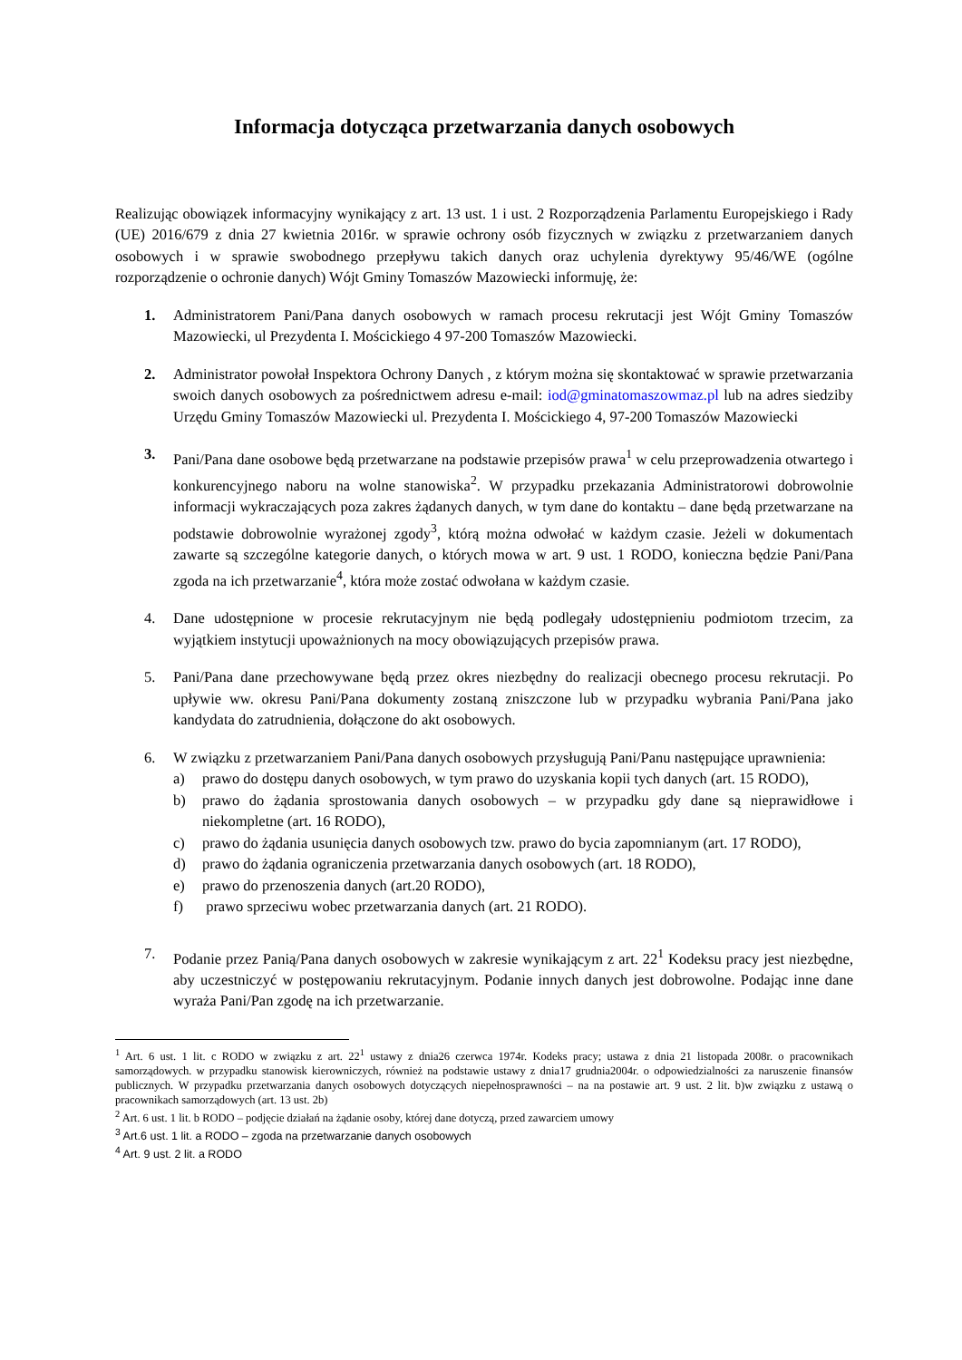Informacja dotycząca przetwarzania danych osobowych
Realizując obowiązek informacyjny wynikający z art. 13 ust. 1 i ust. 2 Rozporządzenia Parlamentu Europejskiego i Rady (UE) 2016/679 z dnia 27 kwietnia 2016r. w sprawie ochrony osób fizycznych w związku z przetwarzaniem danych osobowych i w sprawie swobodnego przepływu takich danych oraz uchylenia dyrektywy 95/46/WE (ogólne rozporządzenie o ochronie danych) Wójt Gminy Tomaszów Mazowiecki informuję, że:
1. Administratorem Pani/Pana danych osobowych w ramach procesu rekrutacji jest Wójt Gminy Tomaszów Mazowiecki, ul Prezydenta I. Mościckiego 4 97-200 Tomaszów Mazowiecki.
2. Administrator powołał Inspektora Ochrony Danych , z którym można się skontaktować w sprawie przetwarzania swoich danych osobowych za pośrednictwem adresu e-mail: iod@gminatomaszowmaz.pl lub na adres siedziby Urzędu Gminy Tomaszów Mazowiecki ul. Prezydenta I. Mościckiego 4, 97-200 Tomaszów Mazowiecki
3. Pani/Pana dane osobowe będą przetwarzane na podstawie przepisów prawa<sup>1</sup> w celu przeprowadzenia otwartego i konkurencyjnego naboru na wolne stanowiska<sup>2</sup>. W przypadku przekazania Administratorowi dobrowolnie informacji wykraczających poza zakres żądanych danych, w tym dane do kontaktu – dane będą przetwarzane na podstawie dobrowolnie wyrażonej zgody<sup>3</sup>, którą można odwołać w każdym czasie. Jeżeli w dokumentach zawarte są szczególne kategorie danych, o których mowa w art. 9 ust. 1 RODO, konieczna będzie Pani/Pana zgoda na ich przetwarzanie<sup>4</sup>, która może zostać odwołana w każdym czasie.
4. Dane udostępnione w procesie rekrutacyjnym nie będą podlegały udostępnieniu podmiotom trzecim, za wyjątkiem instytucji upoważnionych na mocy obowiązujących przepisów prawa.
5. Pani/Pana dane przechowywane będą przez okres niezbędny do realizacji obecnego procesu rekrutacji. Po upływie ww. okresu Pani/Pana dokumenty zostaną zniszczone lub w przypadku wybrania Pani/Pana jako kandydata do zatrudnienia, dołączone do akt osobowych.
6. W związku z przetwarzaniem Pani/Pana danych osobowych przysługują Pani/Panu następujące uprawnienia:
a) prawo do dostępu danych osobowych, w tym prawo do uzyskania kopii tych danych (art. 15 RODO),
b) prawo do żądania sprostowania danych osobowych – w przypadku gdy dane są nieprawidłowe i niekompletne (art. 16 RODO),
c) prawo do żądania usunięcia danych osobowych tzw. prawo do bycia zapomnianym (art. 17 RODO),
d) prawo do żądania ograniczenia przetwarzania danych osobowych (art. 18 RODO),
e) prawo do przenoszenia danych (art.20 RODO),
f) prawo sprzeciwu wobec przetwarzania danych (art. 21 RODO).
7. Podanie przez Panią/Pana danych osobowych w zakresie wynikającym z art. 22<sup>1</sup> Kodeksu pracy jest niezbędne, aby uczestniczyć w postępowaniu rekrutacyjnym. Podanie innych danych jest dobrowolne. Podając inne dane wyraża Pani/Pan zgodę na ich przetwarzanie.
<sup>1</sup> Art. 6 ust. 1 lit. c RODO w związku z art. 22<sup>1</sup> ustawy z dnia26 czerwca 1974r. Kodeks pracy; ustawa z dnia 21 listopada 2008r. o pracownikach samorządowych. w przypadku stanowisk kierowniczych, również na podstawie ustawy z dnia17 grudnia2004r. o odpowiedzialności za naruszenie finansów publicznych. W przypadku przetwarzania danych osobowych dotyczących niepełnosprawności – na na postawie art. 9 ust. 2 lit. b)w związku z ustawą o pracownikach samorządowych (art. 13 ust. 2b)
<sup>2</sup> Art. 6 ust. 1 lit. b RODO – podjęcie działań na żądanie osoby, której dane dotyczą, przed zawarciem umowy
<sup>3</sup> Art.6 ust. 1 lit. a RODO – zgoda na przetwarzanie danych osobowych
<sup>4</sup> Art. 9 ust. 2 lit. a RODO